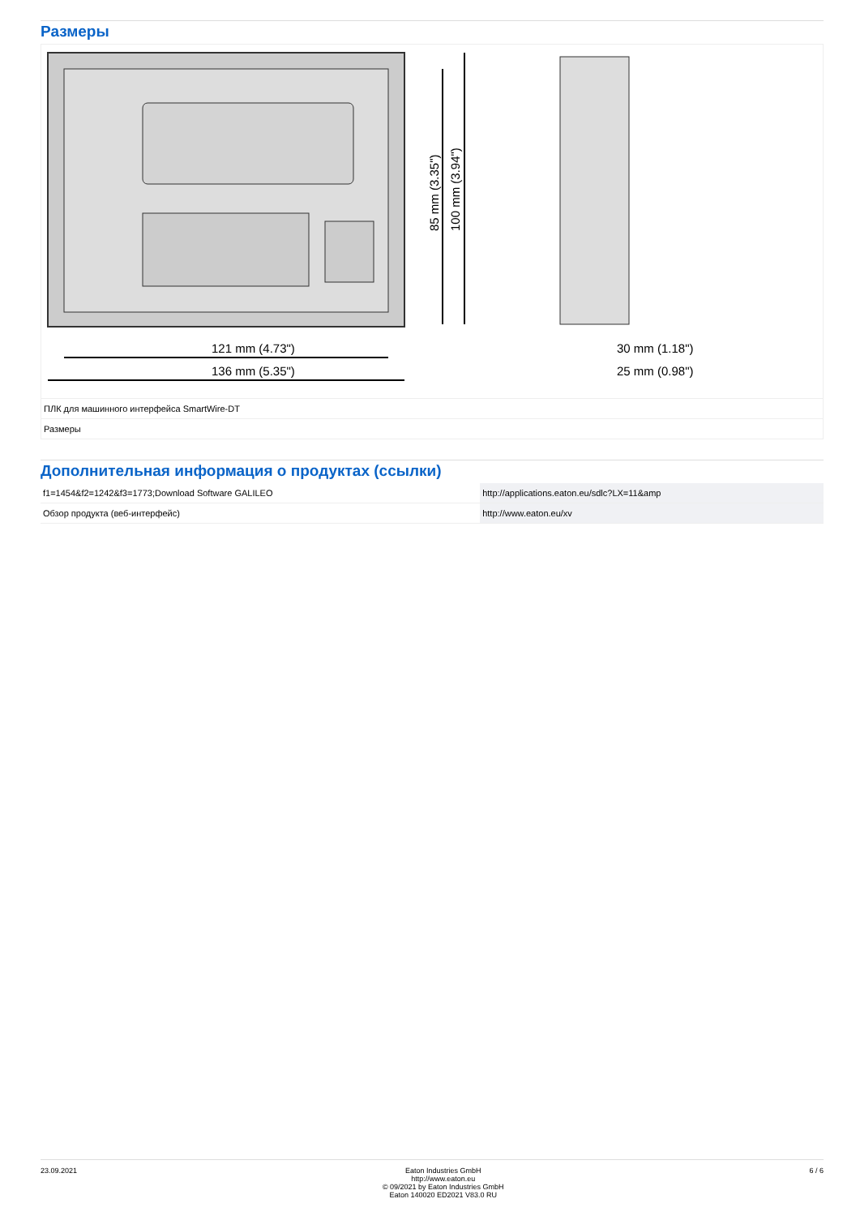Размеры
121 mm (4.73")
136 mm (5.35")
30 mm (1.18")
25 mm (0.98")
85 mm (3.35")
100 mm (3.94")
ПЛК для машинного интерфейса SmartWire-DT
Размеры
Дополнительная информация о продуктах (ссылки)
| f1=1454&f2=1242&f3=1773;Download Software GALILEO | http://applications.eaton.eu/sdlc?LX=11&amp |
| Обзор продукта (веб-интерфейс) | http://www.eaton.eu/xv |
23.09.2021 Eaton Industries GmbH
http://www.eaton.eu
© 09/2021 by Eaton Industries GmbH
Eaton 140020 ED2021 V83.0 RU
6 / 6